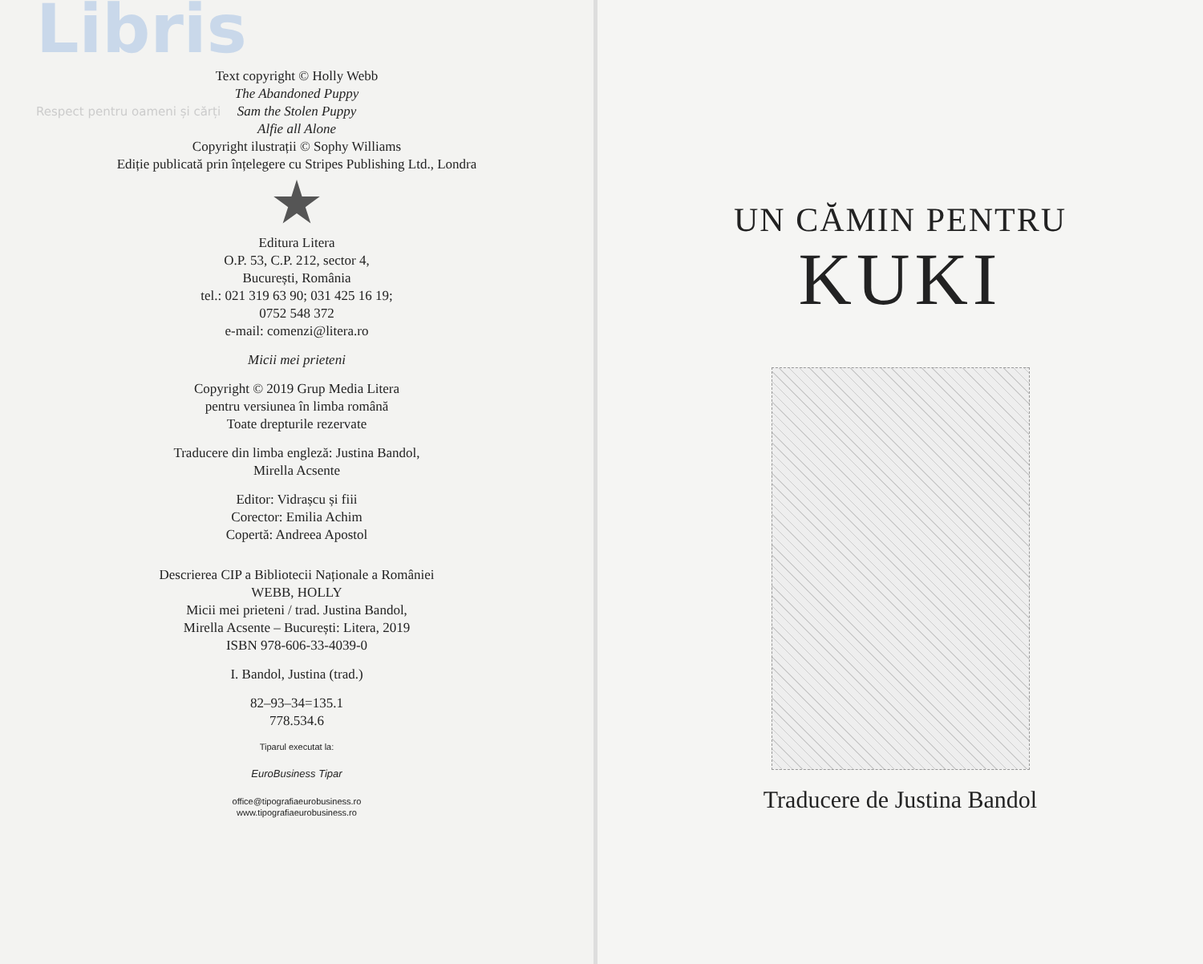Libris
Respect pentru oameni și cărți
Text copyright © Holly Webb
The Abandoned Puppy
Sam the Stolen Puppy
Alfie all Alone
Copyright ilustrații © Sophy Williams
Ediție publicată prin înțelegere cu Stripes Publishing Ltd., Londra
Editura Litera
O.P. 53, C.P. 212, sector 4,
București, România
tel.: 021 319 63 90; 031 425 16 19;
0752 548 372
e-mail: comenzi@litera.ro
Micii mei prieteni
Copyright © 2019 Grup Media Litera
pentru versiunea în limba română
Toate drepturile rezervate
Traducere din limba engleză: Justina Bandol,
Mirella Acsente
Editor: Vidrașcu și fiii
Corector: Emilia Achim
Copertă: Andreea Apostol
Descrierea CIP a Bibliotecii Naționale a României
WEBB, HOLLY
Micii mei prieteni / trad. Justina Bandol,
Mirella Acsente – București: Litera, 2019
ISBN 978-606-33-4039-0
I. Bandol, Justina (trad.)
82–93–34=135.1
778.534.6
Tiparul executat la:
EuroBusiness Tipar
office@tipografiaeurobusiness.ro
www.tipografiaeurobusiness.ro
UN CĂMIN PENTRU
KUKI
Traducere de Justina Bandol